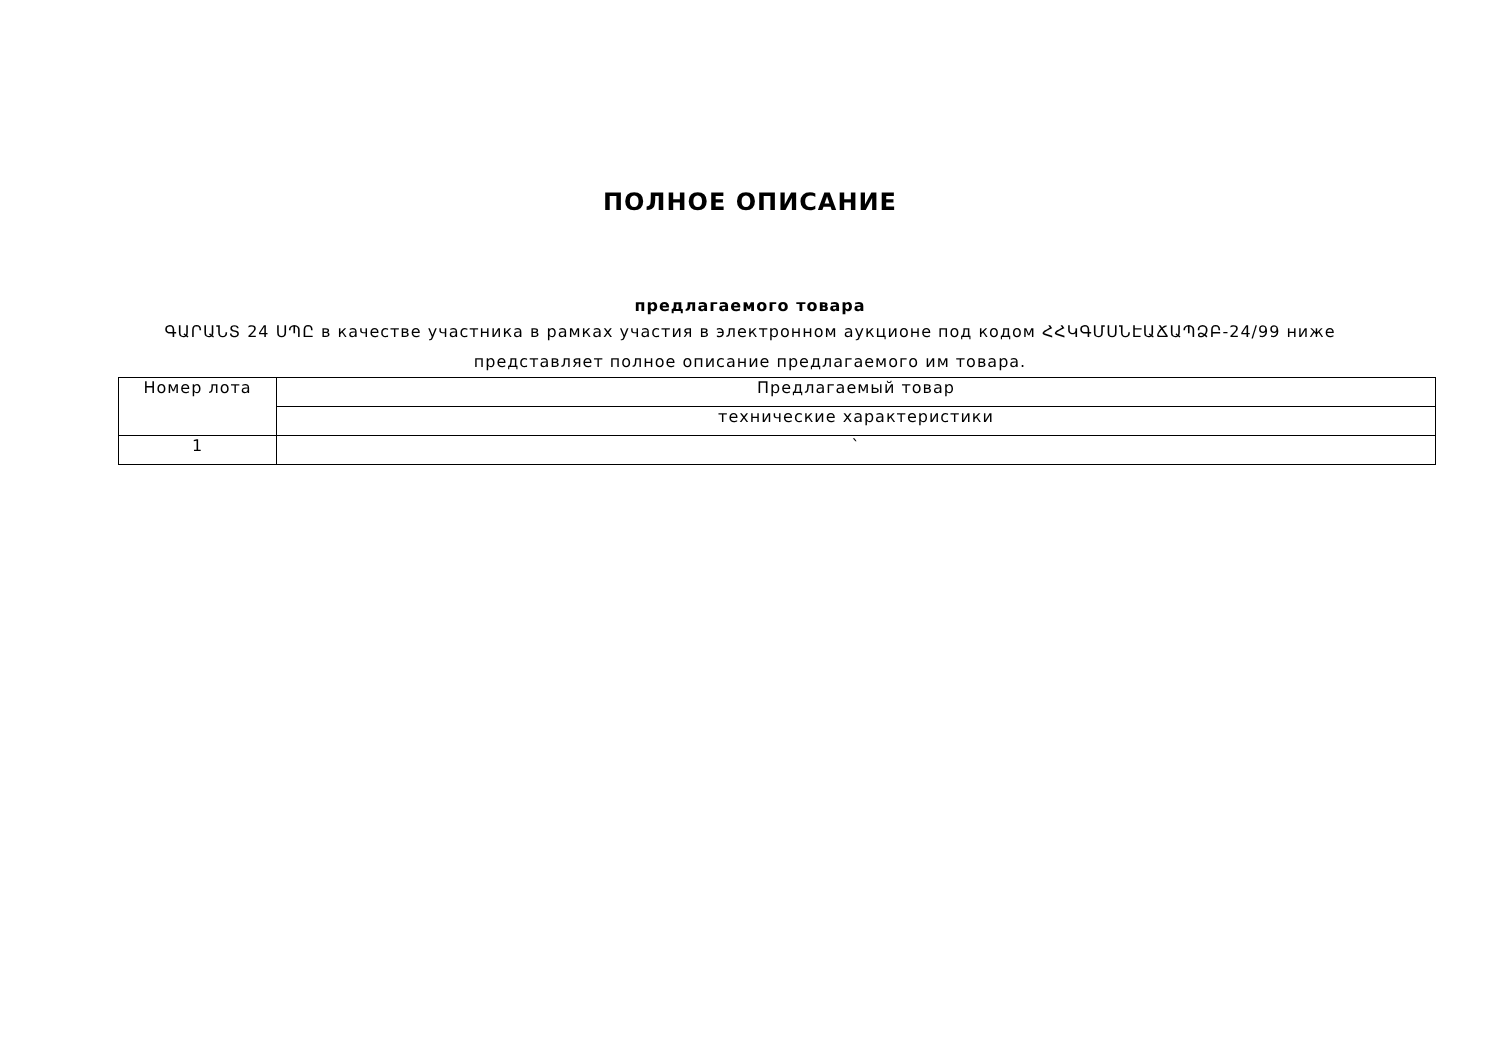ПОЛНОЕ ОПИСАНИЕ
предлагаемого товара
ԳԱՐԱՆՏ 24 ՍՊԸ в качестве участника в рамках участия в электронном аукционе под кодом ՀՀԿԳՄՍՆԷԱՃԱՊՁԲ-24/99 ниже представляет полное описание предлагаемого им товара.
| Номер лота | Предлагаемый товар |
| | технические характеристики |
| 1 | ` |